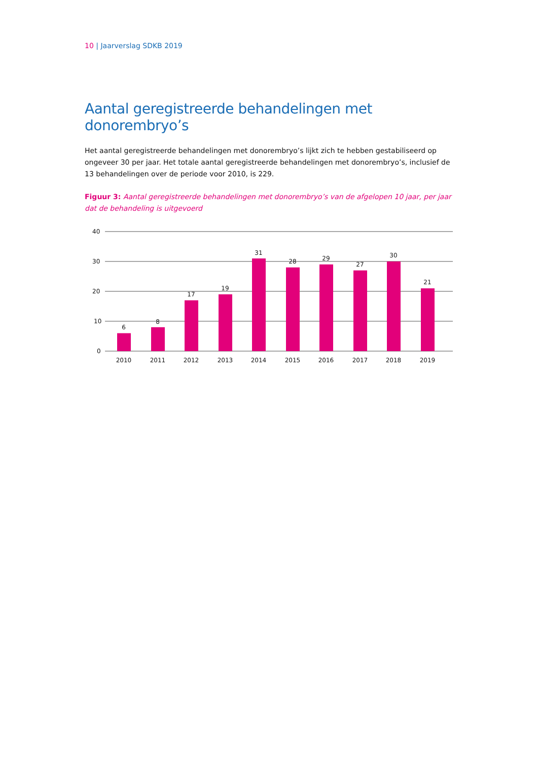10 | Jaarverslag SDKB 2019
Aantal geregistreerde behandelingen met donorembryo’s
Het aantal geregistreerde behandelingen met donorembryo’s lijkt zich te hebben gestabiliseerd op ongeveer 30 per jaar. Het totale aantal geregistreerde behandelingen met donorembryo’s, inclusief de 13 behandelingen over de periode voor 2010, is 229.
Figuur 3: Aantal geregistreerde behandelingen met donorembryo’s van de afgelopen 10 jaar, per jaar dat de behandeling is uitgevoerd
40
30
20
10
0
6
8
17
19
31
28
29
27
30
21
2010
2011
2012
2013
2014
2015
2016
2017
2018
2019